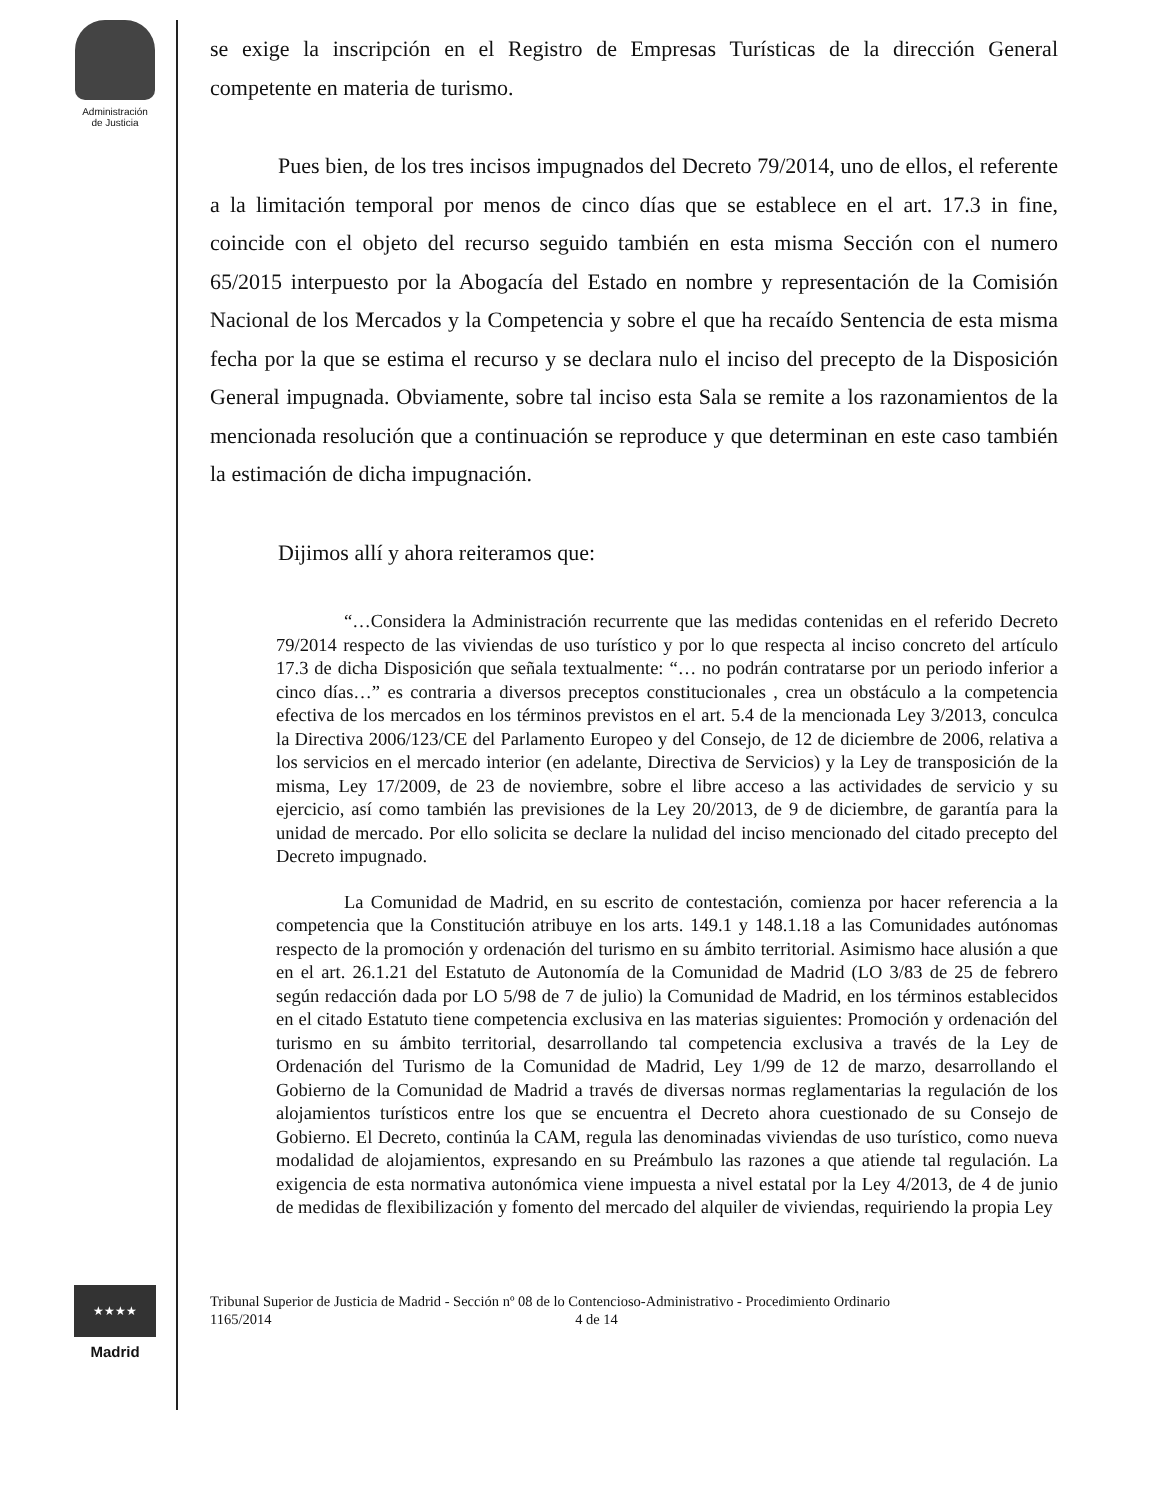Administración
de Justicia
★★★★
Madrid
se exige la inscripción en el Registro de Empresas Turísticas de la dirección General competente en materia de turismo.
Pues bien, de los tres incisos impugnados del Decreto 79/2014, uno de ellos, el referente a la limitación temporal por menos de cinco días que se establece en el art. 17.3 in fine, coincide con el objeto del recurso seguido también en esta misma Sección con el numero 65/2015 interpuesto por la Abogacía del Estado en nombre y representación de la Comisión Nacional de los Mercados y la Competencia y sobre el que ha recaído Sentencia de esta misma fecha por la que se estima el recurso y se declara nulo el inciso del precepto de la Disposición General impugnada. Obviamente, sobre tal inciso esta Sala se remite a los razonamientos de la mencionada resolución que a continuación se reproduce y que determinan en este caso también la estimación de dicha impugnación.
Dijimos allí y ahora reiteramos que:
“…Considera la Administración recurrente que las medidas contenidas en el referido Decreto 79/2014 respecto de las viviendas de uso turístico y por lo que respecta al inciso concreto del artículo 17.3 de dicha Disposición que señala textualmente: “… no podrán contratarse por un periodo inferior a cinco días…” es contraria a diversos preceptos constitucionales , crea un obstáculo a la competencia efectiva de los mercados en los términos previstos en el art. 5.4 de la mencionada Ley 3/2013, conculca la Directiva 2006/123/CE del Parlamento Europeo y del Consejo, de 12 de diciembre de 2006, relativa a los servicios en el mercado interior (en adelante, Directiva de Servicios) y la Ley de transposición de la misma, Ley 17/2009, de 23 de noviembre, sobre el libre acceso a las actividades de servicio y su ejercicio, así como también las previsiones de la Ley 20/2013, de 9 de diciembre, de garantía para la unidad de mercado. Por ello solicita se declare la nulidad del inciso mencionado del citado precepto del Decreto impugnado.
La Comunidad de Madrid, en su escrito de contestación, comienza por hacer referencia a la competencia que la Constitución atribuye en los arts. 149.1 y 148.1.18 a las Comunidades autónomas respecto de la promoción y ordenación del turismo en su ámbito territorial. Asimismo hace alusión a que en el art. 26.1.21 del Estatuto de Autonomía de la Comunidad de Madrid (LO 3/83 de 25 de febrero según redacción dada por LO 5/98 de 7 de julio) la Comunidad de Madrid, en los términos establecidos en el citado Estatuto tiene competencia exclusiva en las materias siguientes: Promoción y ordenación del turismo en su ámbito territorial, desarrollando tal competencia exclusiva a través de la Ley de Ordenación del Turismo de la Comunidad de Madrid, Ley 1/99 de 12 de marzo, desarrollando el Gobierno de la Comunidad de Madrid a través de diversas normas reglamentarias la regulación de los alojamientos turísticos entre los que se encuentra el Decreto ahora cuestionado de su Consejo de Gobierno. El Decreto, continúa la CAM, regula las denominadas viviendas de uso turístico, como nueva modalidad de alojamientos, expresando en su Preámbulo las razones a que atiende tal regulación. La exigencia de esta normativa autonómica viene impuesta a nivel estatal por la Ley 4/2013, de 4 de junio de medidas de flexibilización y fomento del mercado del alquiler de viviendas, requiriendo la propia Ley
Tribunal Superior de Justicia de Madrid - Sección nº 08 de lo Contencioso-Administrativo - Procedimiento Ordinario
1165/2014 4 de 14